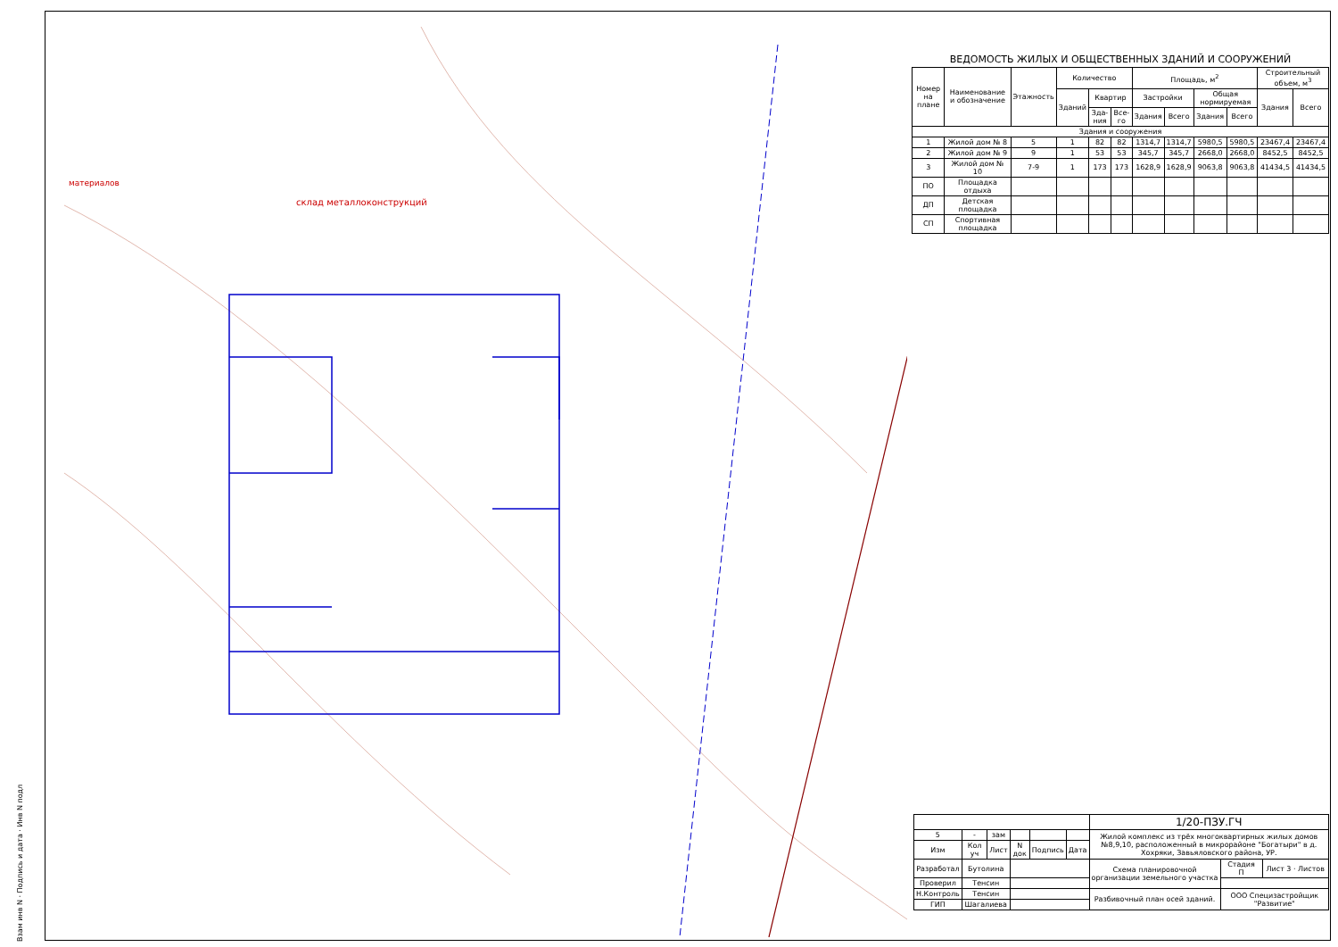Взам инв N · Подпись и дата · Инв N подл
склад металлоконструкций
материалов
ВЕДОМОСТЬ ЖИЛЫХ И ОБЩЕСТВЕННЫХ ЗДАНИЙ И СООРУЖЕНИЙ
| Номер на плане | Наименование и обозначение | Этажность | Количество | | | Площадь, м<sup>2</sup> | | | | Строительный объем, м<sup>3</sup> | |
| --- | --- | --- | --- | --- | --- | --- | --- | --- | --- | --- | --- |
| | | | Зданий | Квартир | | Застройки | | Общая нормируемая | | Здания | Всего |
| | | | | Зда-ния | Все-го | Здания | Всего | Здания | Всего | | |
| Здания и сооружения | | | | | | | | | | | |
| 1 | Жилой дом № 8 | 5 | 1 | 82 | 82 | 1314,7 | 1314,7 | 5980,5 | 5980,5 | 23467,4 | 23467,4 |
| 2 | Жилой дом № 9 | 9 | 1 | 53 | 53 | 345,7 | 345,7 | 2668,0 | 2668,0 | 8452,5 | 8452,5 |
| 3 | Жилой дом № 10 | 7-9 | 1 | 173 | 173 | 1628,9 | 1628,9 | 9063,8 | 9063,8 | 41434,5 | 41434,5 |
| ПО | Площадка отдыха | | | | | | | | | | |
| ДП | Детская площадка | | | | | | | | | | |
| СП | Спортивная площадка | | | | | | | | | | |
| | | | | | | 1/20-ПЗУ.ГЧ | | |
| 5 | - | зам | | | | Жилой комплекс из трёх многоквартирных жилых домов №8,9,10, расположенный в микрорайоне "Богатыри" в д. Хохряки, Завьяловского района, УР. | | |
| Изм | Кол уч | Лист | N док | Подпись | Дата | | | |
| Разработал | Бутолина | | | | | Схема планировочной организации земельного участка | Стадия П | Лист 3 · Листов |
| Проверил | Тенсин | | | | | | | |
| Н.Контроль | Тенсин | | | | | Разбивочный план осей зданий. | ООО Специзастройщик "Развитие" | |
| ГИП | Шагалиева | | | | | | | |